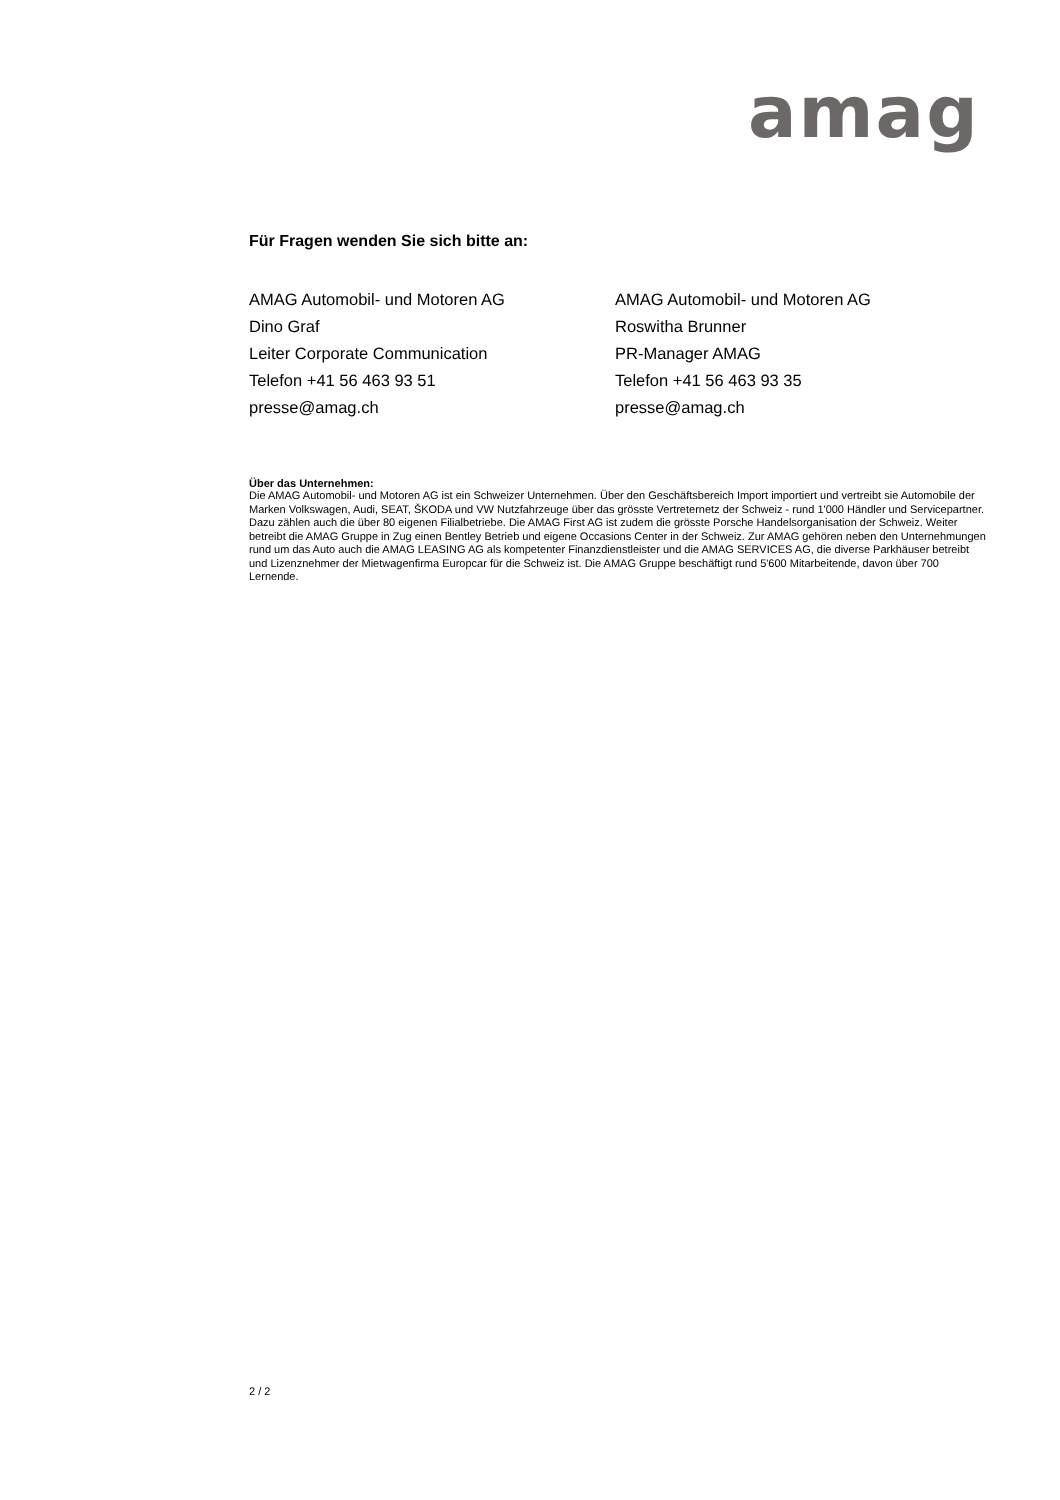amag
Für Fragen wenden Sie sich bitte an:
AMAG Automobil- und Motoren AG
Dino Graf
Leiter Corporate Communication
Telefon +41 56 463 93 51
presse@amag.ch
AMAG Automobil- und Motoren AG
Roswitha Brunner
PR-Manager AMAG
Telefon +41 56 463 93 35
presse@amag.ch
Über das Unternehmen:
Die AMAG Automobil- und Motoren AG ist ein Schweizer Unternehmen. Über den Geschäftsbereich Import importiert und vertreibt sie Automobile der Marken Volkswagen, Audi, SEAT, ŠKODA und VW Nutzfahrzeuge über das grösste Vertreternetz der Schweiz - rund 1'000 Händler und Servicepartner. Dazu zählen auch die über 80 eigenen Filialbetriebe. Die AMAG First AG ist zudem die grösste Porsche Handelsorganisation der Schweiz. Weiter betreibt die AMAG Gruppe in Zug einen Bentley Betrieb und eigene Occasions Center in der Schweiz. Zur AMAG gehören neben den Unternehmungen rund um das Auto auch die AMAG LEASING AG als kompetenter Finanzdienstleister und die AMAG SERVICES AG, die diverse Parkhäuser betreibt und Lizenznehmer der Mietwagenfirma Europcar für die Schweiz ist. Die AMAG Gruppe beschäftigt rund 5'600 Mitarbeitende, davon über 700 Lernende.
2 / 2